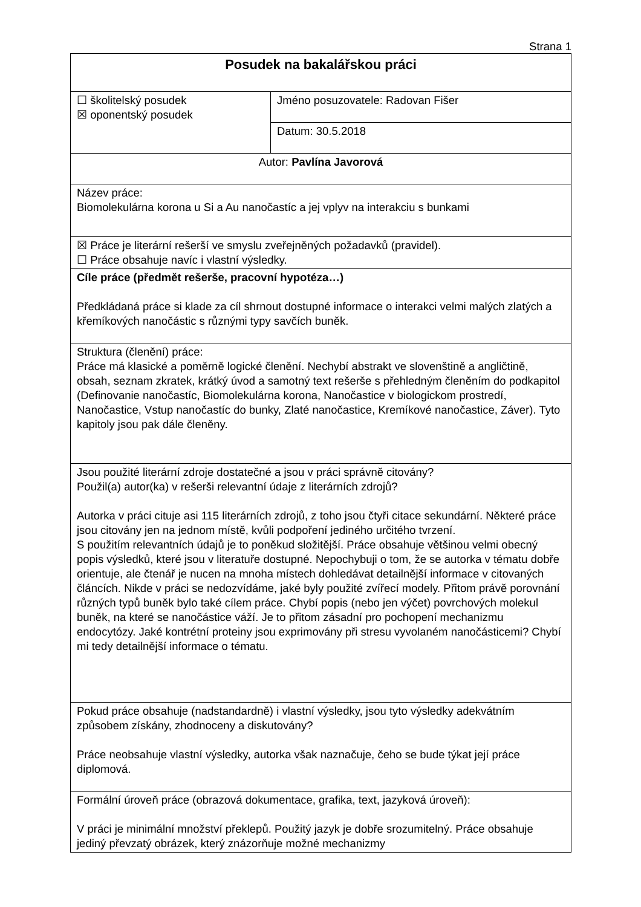Strana 1
| Posudek na bakalářskou práci | |
| ☐ školitelský posudek ☒ oponentský posudek | Jméno posuzovatele: Radovan Fišer |
| | Datum: 30.5.2018 |
| Autor: Pavlína Javorová | |
| Název práce: Biomolekulárna korona u Si a Au nanočastíc a jej vplyv na interakciu s bunkami | |
| ☒ Práce je literární rešerší ve smyslu zveřejněných požadavků (pravidel). ☐ Práce obsahuje navíc i vlastní výsledky. | |
| Cíle práce (předmět rešerše, pracovní hypotéza…) Předkládaná práce si klade za cíl shrnout dostupné informace o interakci velmi malých zlatých a křemíkových nanočástic s různými typy savčích buněk. | |
| Struktura (členění) práce: Práce má klasické a poměrně logické členění. Nechybí abstrakt ve slovenštině a angličtině, obsah, seznam zkratek, krátký úvod a samotný text rešerše s přehledným členěním do podkapitol (Definovanie nanočastíc, Biomolekulárna korona, Nanočastice v biologickom prostredí, Nanočastice, Vstup nanočastíc do bunky, Zlaté nanočastice, Kremíkové nanočastice, Záver). Tyto kapitoly jsou pak dále členěny. | |
| Jsou použité literární zdroje dostatečné a jsou v práci správně citovány? Použil(a) autor(ka) v rešerši relevantní údaje z literárních zdrojů? Autorka v práci cituje asi 115 literárních zdrojů, z toho jsou čtyři citace sekundární. Některé práce jsou citovány jen na jednom místě, kvůli podpoření jediného určitého tvrzení. S použitím relevantních údajů je to poněkud složitější. Práce obsahuje většinou velmi obecný popis výsledků, které jsou v literatuře dostupné. Nepochybuji o tom, že se autorka v tématu dobře orientuje, ale čtenář je nucen na mnoha místech dohledávat detailnější informace v citovaných článcích. Nikde v práci se nedozvídáme, jaké byly použité zvířecí modely. Přitom právě porovnání různých typů buněk bylo také cílem práce. Chybí popis (nebo jen výčet) povrchových molekul buněk, na které se nanočástice váží. Je to přitom zásadní pro pochopení mechanizmu endocytózy. Jaké kontrétní proteiny jsou exprimovány při stresu vyvolaném nanočásticemi? Chybí mi tedy detailnější informace o tématu. | |
| Pokud práce obsahuje (nadstandardně) i vlastní výsledky, jsou tyto výsledky adekvátním způsobem získány, zhodnoceny a diskutovány? Práce neobsahuje vlastní výsledky, autorka však naznačuje, čeho se bude týkat její práce diplomová. | |
| Formální úroveň práce (obrazová dokumentace, grafika, text, jazyková úroveň): V práci je minimální množství překlepů. Použitý jazyk je dobře srozumitelný. Práce obsahuje jediný převzatý obrázek, který znázorňuje možné mechanizmy | |